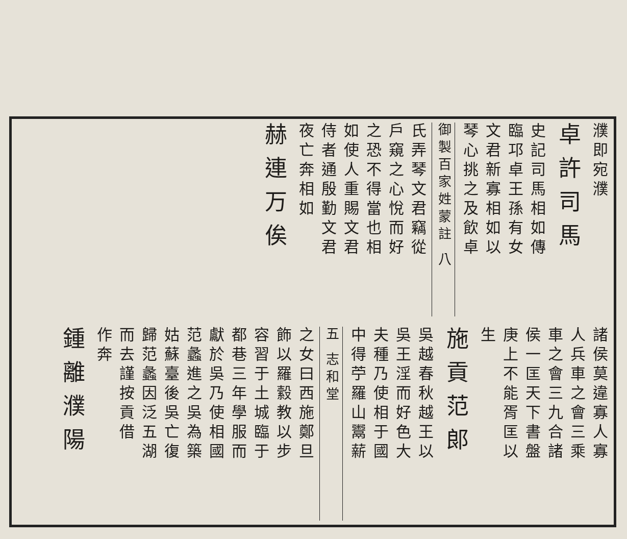濮即宛濮
卓許司馬
史記司馬相如傳
臨邛卓王孫有女
文君新寡相如以
琴心挑之及飲卓
御製百家姓蒙註 八
氏弄琴文君竊從
戶窺之心悅而好
之恐不得當也相
如使人重賜文君
侍者通殷勤文君
夜亡奔相如
赫連万俟
諸侯莫違寡人寡
人兵車之會三乘
車之會三九合諸
侯一匡天下書盤
庚上不能胥匡以
生
施貢范郎
吳越春秋越王以
吳王淫而好色大
夫種乃使相于國
中得苧羅山鬻薪
五 志和堂
之女曰西施鄭旦
飾以羅縠教以步
容習于土城臨于
都巷三年學服而
獻於吳乃使相國
范蠡進之吳為築
姑蘇臺後吳亡復
歸范蠡因泛五湖
而去謹按貢借
作奔
鍾離濮陽